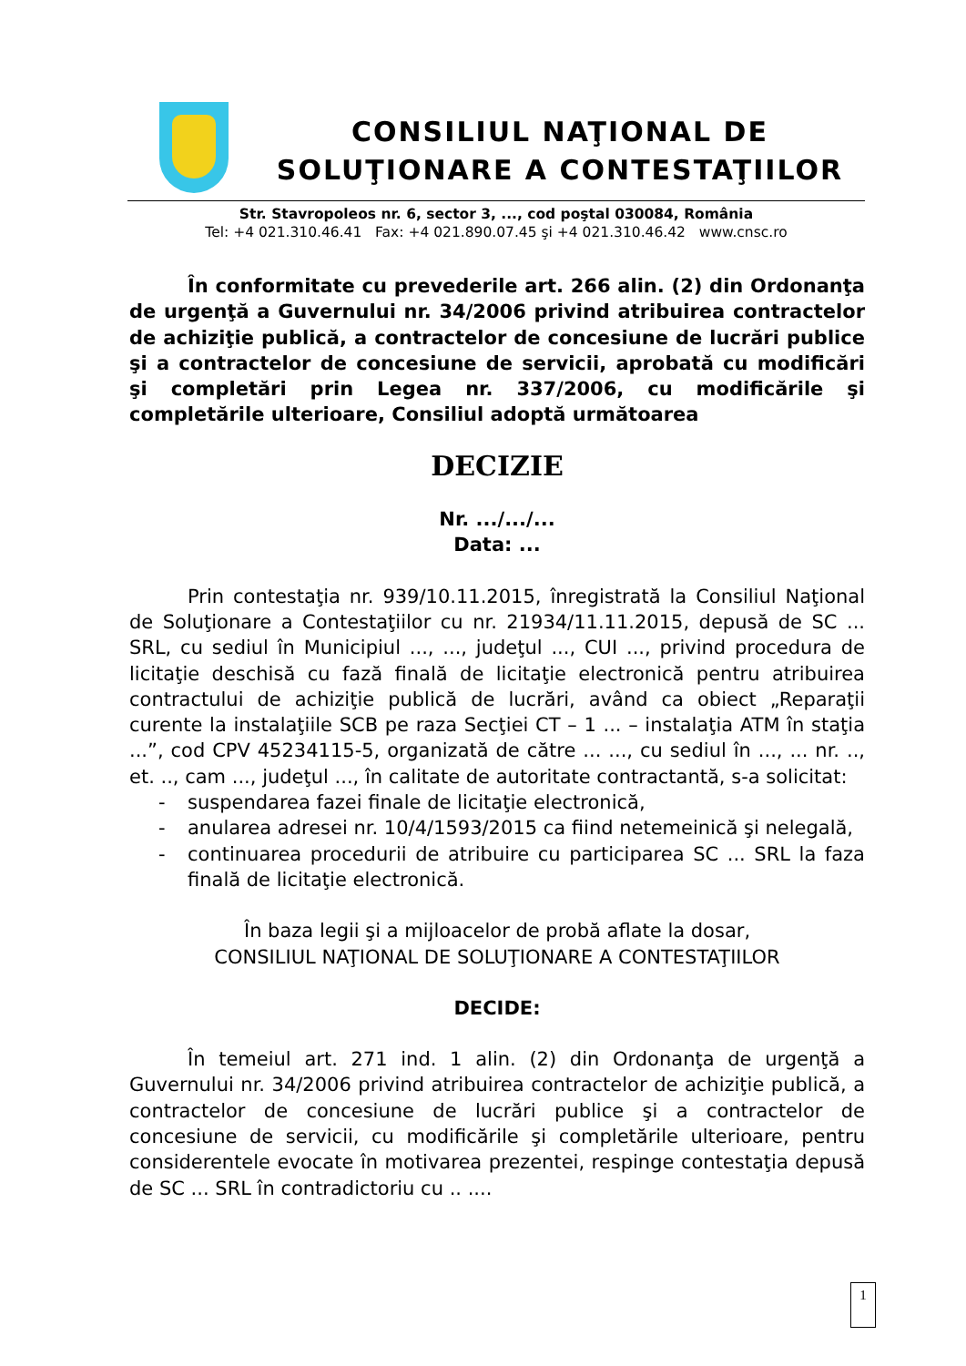CONSILIUL NAŢIONAL DE
SOLUŢIONARE A CONTESTAŢIILOR
Str. Stavropoleos nr. 6, sector 3, ..., cod poştal 030084, România
Tel: +4 021.310.46.41 Fax: +4 021.890.07.45 şi +4 021.310.46.42 www.cnsc.ro
În conformitate cu prevederile art. 266 alin. (2) din Ordonanţa de urgenţă a Guvernului nr. 34/2006 privind atribuirea contractelor de achiziţie publică, a contractelor de concesiune de lucrări publice şi a contractelor de concesiune de servicii, aprobată cu modificări şi completări prin Legea nr. 337/2006, cu modificările şi completările ulterioare, Consiliul adoptă următoarea
DECIZIE
Nr. .../.../...
Data: ...
Prin contestaţia nr. 939/10.11.2015, înregistrată la Consiliul Naţional de Soluţionare a Contestaţiilor cu nr. 21934/11.11.2015, depusă de SC ... SRL, cu sediul în Municipiul ..., ..., judeţul ..., CUI ..., privind procedura de licitaţie deschisă cu fază finală de licitaţie electronică pentru atribuirea contractului de achiziţie publică de lucrări, având ca obiect „Reparaţii curente la instalaţiile SCB pe raza Secţiei CT – 1 ... – instalaţia ATM în staţia ...”, cod CPV 45234115-5, organizată de către ... ..., cu sediul în ..., ... nr. .., et. .., cam ..., judeţul ..., în calitate de autoritate contractantă, s-a solicitat:
- suspendarea fazei finale de licitaţie electronică,
- anularea adresei nr. 10/4/1593/2015 ca fiind netemeinică şi nelegală,
- continuarea procedurii de atribuire cu participarea SC ... SRL la faza finală de licitaţie electronică.
În baza legii şi a mijloacelor de probă aflate la dosar,
CONSILIUL NAŢIONAL DE SOLUŢIONARE A CONTESTAŢIILOR
DECIDE:
În temeiul art. 271 ind. 1 alin. (2) din Ordonanţa de urgenţă a Guvernului nr. 34/2006 privind atribuirea contractelor de achiziţie publică, a contractelor de concesiune de lucrări publice şi a contractelor de concesiune de servicii, cu modificările şi completările ulterioare, pentru considerentele evocate în motivarea prezentei, respinge contestaţia depusă de SC ... SRL în contradictoriu cu .. ....
1